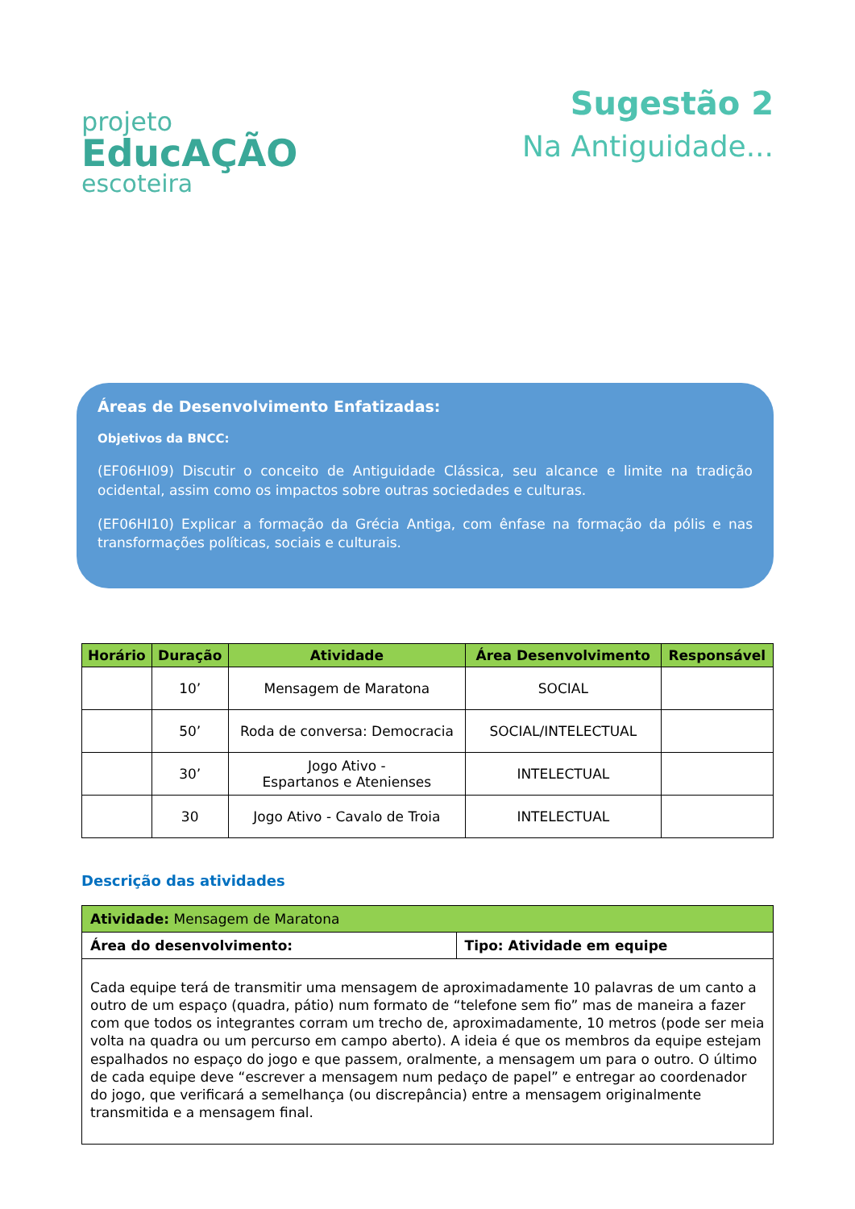projeto
EducAÇÃO
escoteira
Sugestão 2
Na Antiguidade...
Áreas de Desenvolvimento Enfatizadas:
Objetivos da BNCC:
(EF06HI09) Discutir o conceito de Antiguidade Clássica, seu alcance e limite na tradição ocidental, assim como os impactos sobre outras sociedades e culturas.
(EF06HI10) Explicar a formação da Grécia Antiga, com ênfase na formação da pólis e nas transformações políticas, sociais e culturais.
| Horário | Duração | Atividade | Área Desenvolvimento | Responsável |
| --- | --- | --- | --- | --- |
| | 10’ | Mensagem de Maratona | SOCIAL | |
| | 50’ | Roda de conversa: Democracia | SOCIAL/INTELECTUAL | |
| | 30’ | Jogo Ativo - Espartanos e Atenienses | INTELECTUAL | |
| | 30 | Jogo Ativo - Cavalo de Troia | INTELECTUAL | |
Descrição das atividades
| Atividade: Mensagem de Maratona | |
| Área do desenvolvimento: | Tipo: Atividade em equipe |
| Cada equipe terá de transmitir uma mensagem de aproximadamente 10 palavras de um canto a outro de um espaço (quadra, pátio) num formato de “telefone sem fio” mas de maneira a fazer com que todos os integrantes corram um trecho de, aproximadamente, 10 metros (pode ser meia volta na quadra ou um percurso em campo aberto). A ideia é que os membros da equipe estejam espalhados no espaço do jogo e que passem, oralmente, a mensagem um para o outro. O último de cada equipe deve “escrever a mensagem num pedaço de papel” e entregar ao coordenador do jogo, que verificará a semelhança (ou discrepância) entre a mensagem originalmente transmitida e a mensagem final. | |